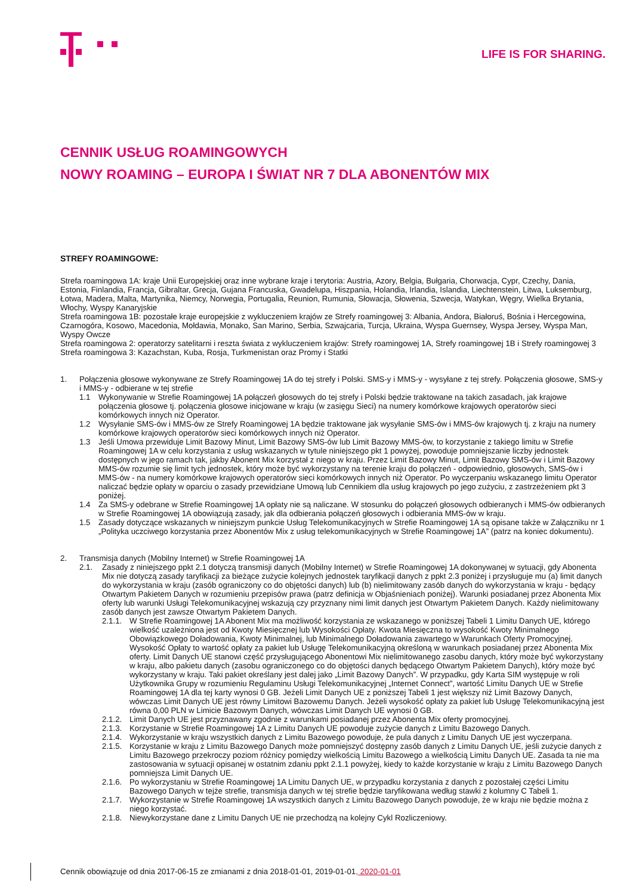LIFE IS FOR SHARING.
CENNIK USŁUG ROAMINGOWYCH
NOWY ROAMING – EUROPA I ŚWIAT NR 7 DLA ABONENTÓW MIX
STREFY ROAMINGOWE:
Strefa roamingowa 1A: kraje Unii Europejskiej oraz inne wybrane kraje i terytoria: Austria, Azory, Belgia, Bułgaria, Chorwacja, Cypr, Czechy, Dania, Estonia, Finlandia, Francja, Gibraltar, Grecja, Gujana Francuska, Gwadelupa, Hiszpania, Holandia, Irlandia, Islandia, Liechtenstein, Litwa, Luksemburg, Łotwa, Madera, Malta, Martynika, Niemcy, Norwegia, Portugalia, Reunion, Rumunia, Słowacja, Słowenia, Szwecja, Watykan, Węgry, Wielka Brytania, Włochy, Wyspy Kanaryjskie
Strefa roamingowa 1B: pozostałe kraje europejskie z wykluczeniem krajów ze Strefy roamingowej 3: Albania, Andora, Białoruś, Bośnia i Hercegowina, Czarnogóra, Kosowo, Macedonia, Mołdawia, Monako, San Marino, Serbia, Szwajcaria, Turcja, Ukraina, Wyspa Guernsey, Wyspa Jersey, Wyspa Man, Wyspy Owcze
Strefa roamingowa 2: operatorzy satelitarni i reszta świata z wykluczeniem krajów: Strefy roamingowej 1A, Strefy roamingowej 1B i Strefy roamingowej 3
Strefa roamingowa 3: Kazachstan, Kuba, Rosja, Turkmenistan oraz Promy i Statki
1. Połączenia głosowe wykonywane ze Strefy Roamingowej 1A do tej strefy i Polski. SMS-y i MMS-y - wysyłane z tej strefy. Połączenia głosowe, SMS-y i MMS-y - odbierane w tej strefie
1.1 Wykonywanie w Strefie Roamingowej 1A połączeń głosowych do tej strefy i Polski będzie traktowane na takich zasadach, jak krajowe połączenia głosowe tj. połączenia głosowe inicjowane w kraju (w zasięgu Sieci) na numery komórkowe krajowych operatorów sieci komórkowych innych niż Operator.
1.2 Wysyłanie SMS-ów i MMS-ów ze Strefy Roamingowej 1A będzie traktowane jak wysyłanie SMS-ów i MMS-ów krajowych tj. z kraju na numery komórkowe krajowych operatorów sieci komórkowych innych niż Operator.
1.3 Jeśli Umowa przewiduje Limit Bazowy Minut, Limit Bazowy SMS-ów lub Limit Bazowy MMS-ów, to korzystanie z takiego limitu w Strefie Roamingowej 1A w celu korzystania z usług wskazanych w tytule niniejszego pkt 1 powyżej, powoduje pomniejszanie liczby jednostek dostępnych w jego ramach tak, jakby Abonent Mix korzystał z niego w kraju. Przez Limit Bazowy Minut, Limit Bazowy SMS-ów i Limit Bazowy MMS-ów rozumie się limit tych jednostek, który może być wykorzystany na terenie kraju do połączeń - odpowiednio, głosowych, SMS-ów i MMS-ów - na numery komórkowe krajowych operatorów sieci komórkowych innych niż Operator. Po wyczerpaniu wskazanego limitu Operator naliczać będzie opłaty w oparciu o zasady przewidziane Umową lub Cennikiem dla usług krajowych po jego zużyciu, z zastrzeżeniem pkt 3 poniżej.
1.4 Za SMS-y odebrane w Strefie Roamingowej 1A opłaty nie są naliczane. W stosunku do połączeń głosowych odbieranych i MMS-ów odbieranych w Strefie Roamingowej 1A obowiązują zasady, jak dla odbierania połączeń głosowych i odbierania MMS-ów w kraju.
1.5 Zasady dotyczące wskazanych w niniejszym punkcie Usług Telekomunikacyjnych w Strefie Roamingowej 1A są opisane także w Załączniku nr 1 „Polityka uczciwego korzystania przez Abonentów Mix z usług telekomunikacyjnych w Strefie Roamingowej 1A” (patrz na koniec dokumentu).
2. Transmisja danych (Mobilny Internet) w Strefie Roamingowej 1A
2.1. Zasady z niniejszego ppkt 2.1 dotyczą transmisji danych (Mobilny Internet) w Strefie Roamingowej 1A dokonywanej w sytuacji, gdy Abonenta Mix nie dotyczą zasady taryfikacji za bieżące zużycie kolejnych jednostek taryfikacji danych z ppkt 2.3 poniżej i przysługuje mu (a) limit danych do wykorzystania w kraju (zasób ograniczony co do objętości danych) lub (b) nielimitowany zasób danych do wykorzystania w kraju - będący Otwartym Pakietem Danych w rozumieniu przepisów prawa (patrz definicja w Objaśnieniach poniżej). Warunki posiadanej przez Abonenta Mix oferty lub warunki Usługi Telekomunikacyjnej wskazują czy przyznany nimi limit danych jest Otwartym Pakietem Danych. Każdy nielimitowany zasób danych jest zawsze Otwartym Pakietem Danych.
2.1.1.
W Strefie Roamingowej 1A Abonent Mix ma możliwość korzystania ze wskazanego w poniższej Tabeli 1 Limitu Danych UE, którego wielkość uzależniona jest od Kwoty Miesięcznej lub Wysokości Opłaty. Kwota Miesięczna to wysokość Kwoty Minimalnego Obowiązkowego Doładowania, Kwoty Minimalnej, lub Minimalnego Doładowania zawartego w Warunkach Oferty Promocyjnej. Wysokość Opłaty to wartość opłaty za pakiet lub Usługę Telekomunikacyjną określoną w warunkach posiadanej przez Abonenta Mix oferty. Limit Danych UE stanowi część przysługującego Abonentowi Mix nielimitowanego zasobu danych, który może być wykorzystany w kraju, albo pakietu danych (zasobu ograniczonego co do objętości danych będącego Otwartym Pakietem Danych), który może być wykorzystany w kraju. Taki pakiet określany jest dalej jako „Limit Bazowy Danych”. W przypadku, gdy Karta SIM występuje w roli Użytkownika Grupy w rozumieniu Regulaminu Usługi Telekomunikacyjnej „Internet Connect”, wartość Limitu Danych UE w Strefie Roamingowej 1A dla tej karty wynosi 0 GB. Jeżeli Limit Danych UE z poniższej Tabeli 1 jest większy niż Limit Bazowy Danych, wówczas Limit Danych UE jest równy Limitowi Bazowemu Danych. Jeżeli wysokość opłaty za pakiet lub Usługę Telekomunikacyjną jest równa 0,00 PLN w Limicie Bazowym Danych, wówczas Limit Danych UE wynosi 0 GB.
2.1.2.
Limit Danych UE jest przyznawany zgodnie z warunkami posiadanej przez Abonenta Mix oferty promocyjnej.
2.1.3.
Korzystanie w Strefie Roamingowej 1A z Limitu Danych UE powoduje zużycie danych z Limitu Bazowego Danych.
2.1.4.
Wykorzystanie w kraju wszystkich danych z Limitu Bazowego powoduje, że pula danych z Limitu Danych UE jest wyczerpana.
2.1.5.
Korzystanie w kraju z Limitu Bazowego Danych może pomniejszyć dostępny zasób danych z Limitu Danych UE, jeśli zużycie danych z Limitu Bazowego przekroczy poziom różnicy pomiędzy wielkością Limitu Bazowego a wielkością Limitu Danych UE. Zasada ta nie ma zastosowania w sytuacji opisanej w ostatnim zdaniu ppkt 2.1.1 powyżej, kiedy to każde korzystanie w kraju z Limitu Bazowego Danych pomniejsza Limit Danych UE.
2.1.6.
Po wykorzystaniu w Strefie Roamingowej 1A Limitu Danych UE, w przypadku korzystania z danych z pozostałej części Limitu Bazowego Danych w tejże strefie, transmisja danych w tej strefie będzie taryfikowana według stawki z kolumny C Tabeli 1.
2.1.7.
Wykorzystanie w Strefie Roamingowej 1A wszystkich danych z Limitu Bazowego Danych powoduje, że w kraju nie będzie można z niego korzystać.
2.1.8.
Niewykorzystane dane z Limitu Danych UE nie przechodzą na kolejny Cykl Rozliczeniowy.
Cennik obowiązuje od dnia 2017-06-15 ze zmianami z dnia 2018-01-01, 2019-01-01, 2020-01-01